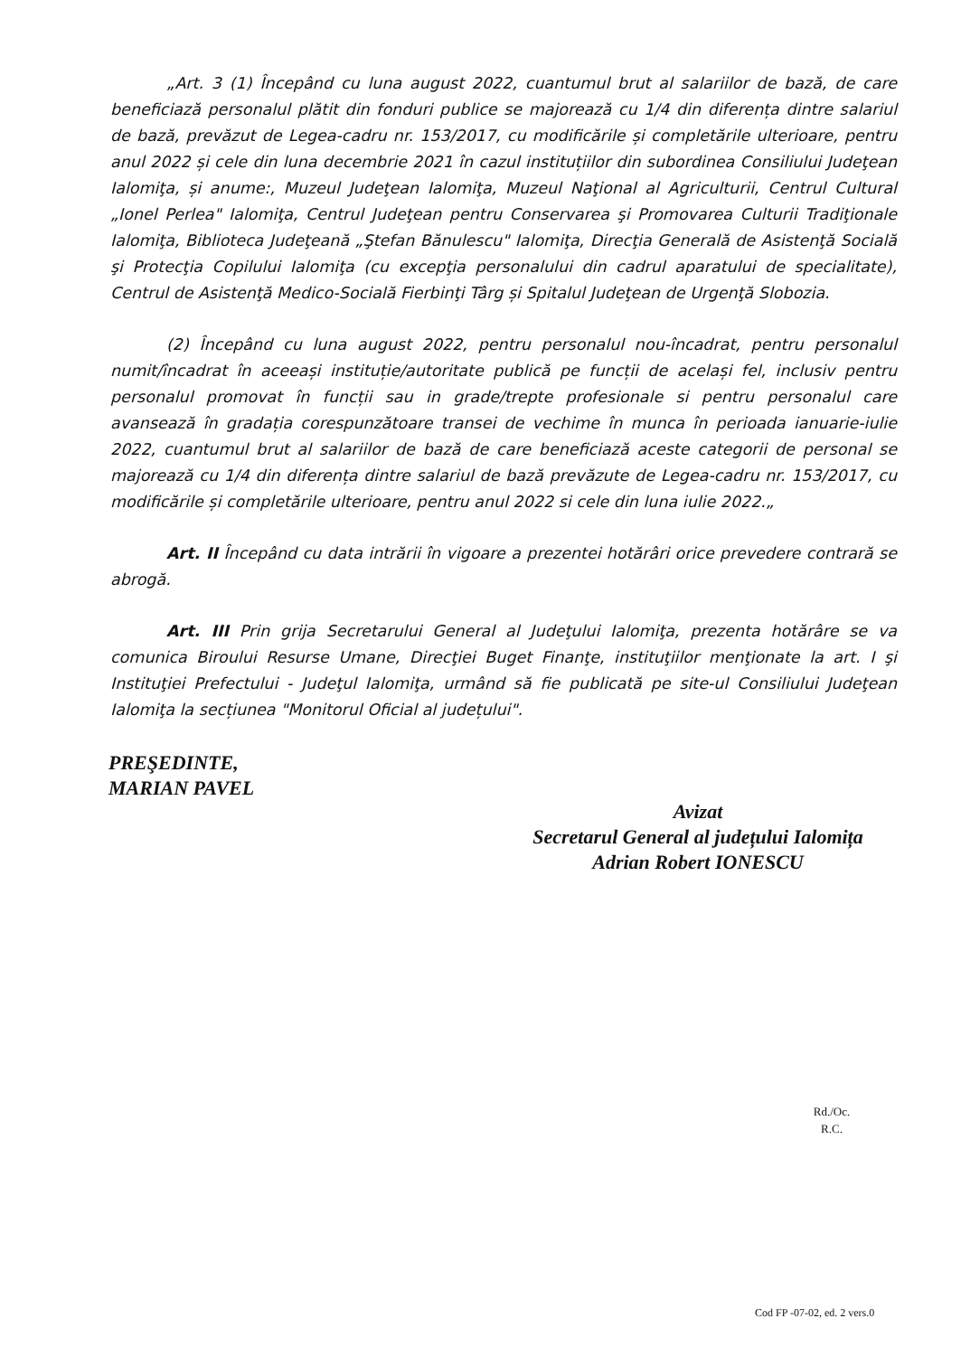„Art. 3 (1) Începând cu luna august 2022, cuantumul brut al salariilor de bază, de care beneficiază personalul plătit din fonduri publice se majorează cu 1/4 din diferența dintre salariul de bază, prevăzut de Legea-cadru nr. 153/2017, cu modificările și completările ulterioare, pentru anul 2022 și cele din luna decembrie 2021 în cazul instituțiilor din subordinea Consiliului Judeţean Ialomiţa, și anume:, Muzeul Judeţean Ialomiţa, Muzeul Naţional al Agriculturii, Centrul Cultural „Ionel Perlea" Ialomiţa, Centrul Judeţean pentru Conservarea şi Promovarea Culturii Tradiţionale Ialomiţa, Biblioteca Judeţeană „Ştefan Bănulescu" Ialomiţa, Direcţia Generală de Asistenţă Socială şi Protecţia Copilului Ialomiţa (cu excepţia personalului din cadrul aparatului de specialitate), Centrul de Asistenţă Medico-Socială Fierbinţi Târg și Spitalul Judeţean de Urgenţă Slobozia.
(2) Începând cu luna august 2022, pentru personalul nou-încadrat, pentru personalul numit/încadrat în aceeași instituție/autoritate publică pe funcții de același fel, inclusiv pentru personalul promovat în funcții sau in grade/trepte profesionale si pentru personalul care avansează în gradația corespunzătoare transei de vechime în munca în perioada ianuarie-iulie 2022, cuantumul brut al salariilor de bază de care beneficiază aceste categorii de personal se majorează cu 1/4 din diferența dintre salariul de bază prevăzute de Legea-cadru nr. 153/2017, cu modificările și completările ulterioare, pentru anul 2022 si cele din luna iulie 2022.„
Art. II Începând cu data intrării în vigoare a prezentei hotărâri orice prevedere contrară se abrogă.
Art. III Prin grija Secretarului General al Judeţului Ialomiţa, prezenta hotărâre se va comunica Biroului Resurse Umane, Direcţiei Buget Finanţe, instituţiilor menţionate la art. I şi Instituţiei Prefectului - Judeţul Ialomiţa, urmând să fie publicată pe site-ul Consiliului Judeţean Ialomiţa la secțiunea "Monitorul Oficial al județului".
PREŞEDINTE,
MARIAN PAVEL
Avizat
Secretarul General al județului Ialomița
Adrian Robert IONESCU
Rd./Oc.
R.C.
Cod FP -07-02, ed. 2 vers.0